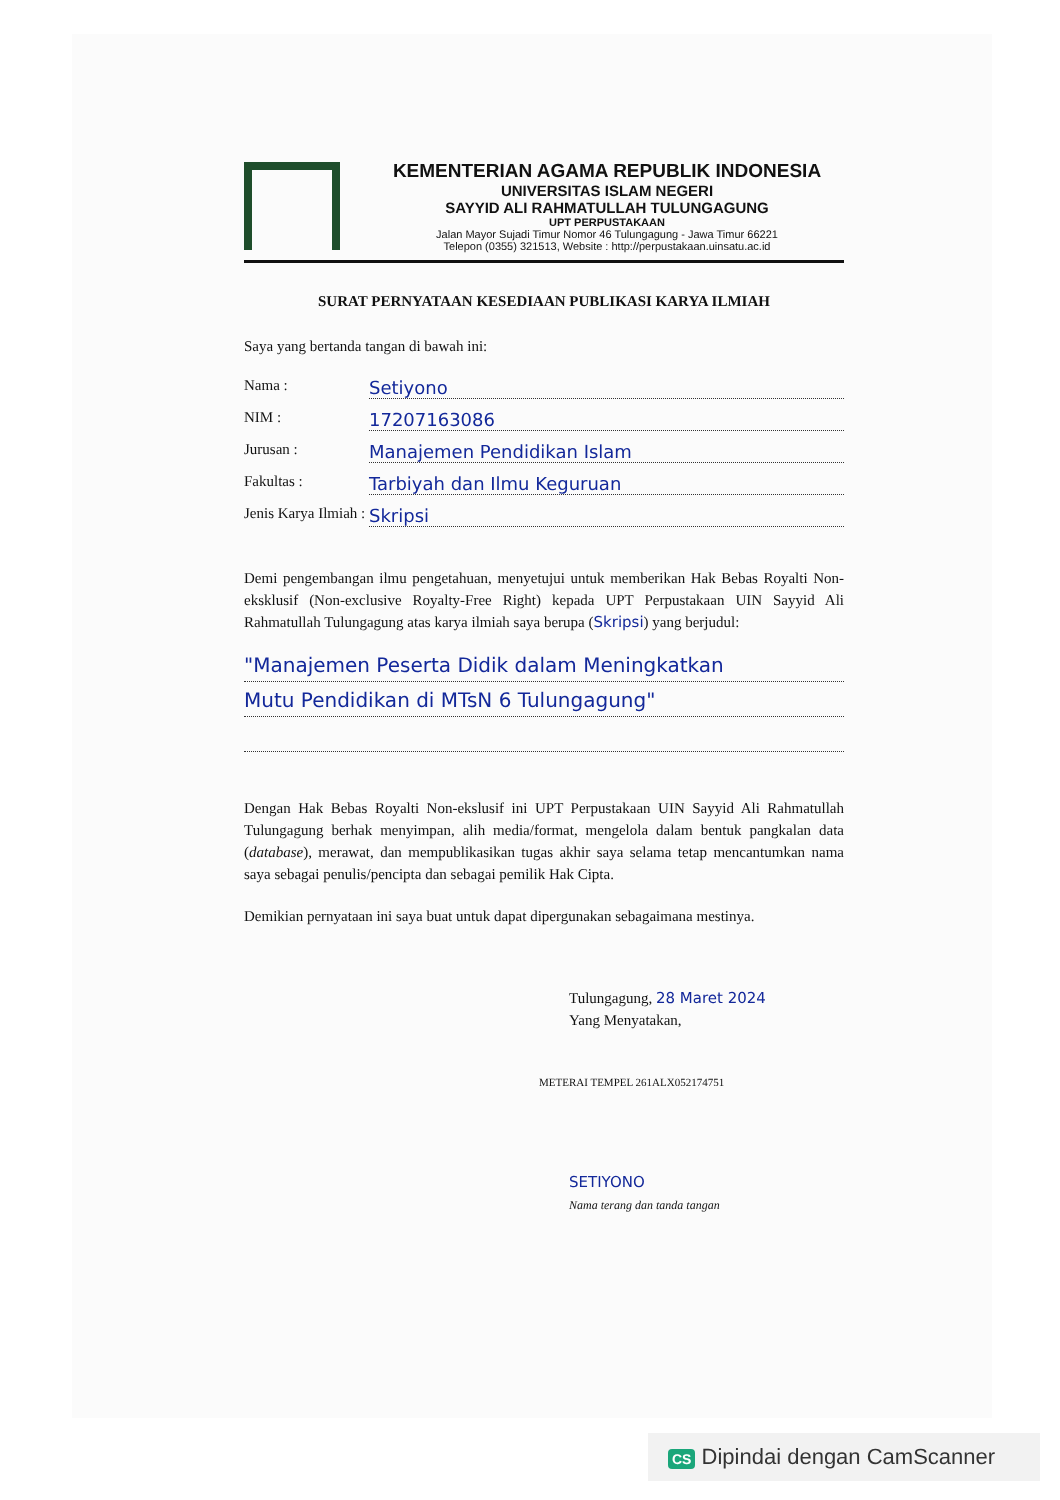KEMENTERIAN AGAMA REPUBLIK INDONESIA
UNIVERSITAS ISLAM NEGERI
SAYYID ALI RAHMATULLAH TULUNGAGUNG
UPT PERPUSTAKAAN
Jalan Mayor Sujadi Timur Nomor 46 Tulungagung - Jawa Timur 66221
Telepon (0355) 321513, Website : http://perpustakaan.uinsatu.ac.id
SURAT PERNYATAAN KESEDIAAN PUBLIKASI KARYA ILMIAH
Saya yang bertanda tangan di bawah ini:
Nama : Setiyono
NIM : 17207163086
Jurusan : Manajemen Pendidikan Islam
Fakultas : Tarbiyah dan Ilmu Keguruan
Jenis Karya Ilmiah : Skripsi
Demi pengembangan ilmu pengetahuan, menyetujui untuk memberikan Hak Bebas Royalti Non-eksklusif (Non-exclusive Royalty-Free Right) kepada UPT Perpustakaan UIN Sayyid Ali Rahmatullah Tulungagung atas karya ilmiah saya berupa (Skripsi) yang berjudul:
"Manajemen Peserta Didik dalam Meningkatkan
Mutu Pendidikan di MTsN 6 Tulungagung"
Dengan Hak Bebas Royalti Non-ekslusif ini UPT Perpustakaan UIN Sayyid Ali Rahmatullah Tulungagung berhak menyimpan, alih media/format, mengelola dalam bentuk pangkalan data (database), merawat, dan mempublikasikan tugas akhir saya selama tetap mencantumkan nama saya sebagai penulis/pencipta dan sebagai pemilik Hak Cipta.
Demikian pernyataan ini saya buat untuk dapat dipergunakan sebagaimana mestinya.
Tulungagung, 28 Maret 2024
Yang Menyatakan,
METERAI TEMPEL 261ALX052174751
SETIYONO
Nama terang dan tanda tangan
CS Dipindai dengan CamScanner